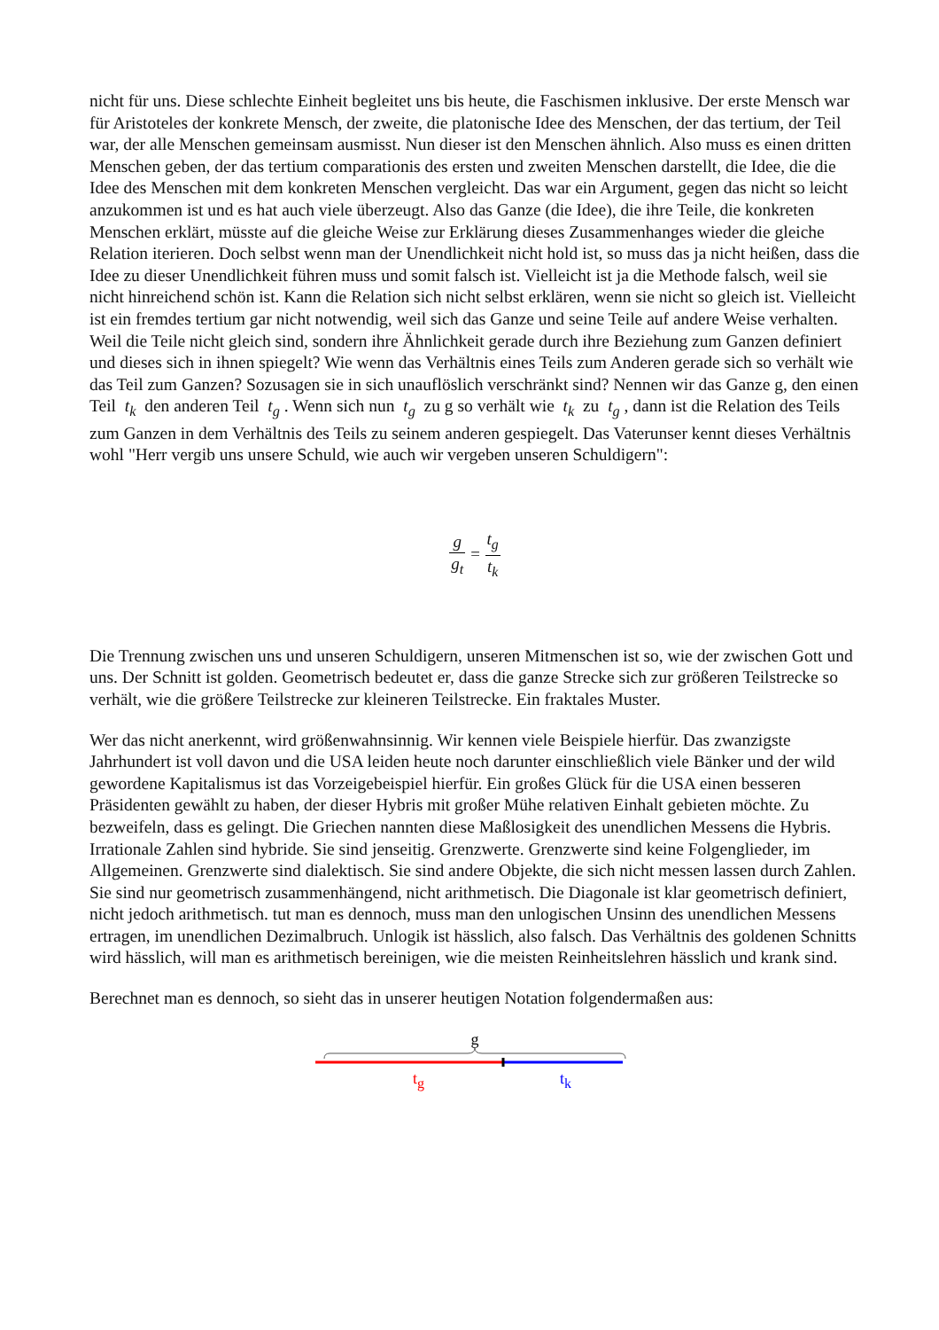nicht für uns. Diese schlechte Einheit begleitet uns bis heute, die Faschismen inklusive. Der erste Mensch war für Aristoteles der konkrete Mensch, der zweite, die platonische Idee des Menschen, der das tertium, der Teil war, der alle Menschen gemeinsam ausmisst. Nun dieser ist den Menschen ähnlich. Also muss es einen dritten Menschen geben, der das tertium comparationis des ersten und zweiten Menschen darstellt, die Idee, die die Idee des Menschen mit dem konkreten Menschen vergleicht. Das war ein Argument, gegen das nicht so leicht anzukommen ist und es hat auch viele überzeugt. Also das Ganze (die Idee), die ihre Teile, die konkreten Menschen erklärt, müsste auf die gleiche Weise zur Erklärung dieses Zusammenhanges wieder die gleiche Relation iterieren. Doch selbst wenn man der Unendlichkeit nicht hold ist, so muss das ja nicht heißen, dass die Idee zu dieser Unendlichkeit führen muss und somit falsch ist. Vielleicht ist ja die Methode falsch, weil sie nicht hinreichend schön ist. Kann die Relation sich nicht selbst erklären, wenn sie nicht so gleich ist. Vielleicht ist ein fremdes tertium gar nicht notwendig, weil sich das Ganze und seine Teile auf andere Weise verhalten. Weil die Teile nicht gleich sind, sondern ihre Ähnlichkeit gerade durch ihre Beziehung zum Ganzen definiert und dieses sich in ihnen spiegelt? Wie wenn das Verhältnis eines Teils zum Anderen gerade sich so verhält wie das Teil zum Ganzen? Sozusagen sie in sich unauflöslich verschränkt sind? Nennen wir das Ganze g, den einen Teil t<sub>k</sub> den anderen Teil t<sub>g</sub> . Wenn sich nun t<sub>g</sub> zu g so verhält wie t<sub>k</sub> zu t<sub>g</sub> , dann ist die Relation des Teils zum Ganzen in dem Verhältnis des Teils zu seinem anderen gespiegelt. Das Vaterunser kennt dieses Verhältnis wohl "Herr vergib uns unsere Schuld, wie auch wir vergeben unseren Schuldigern":
g g<sub>t</sub> = t<sub>g</sub> t<sub>k</sub>
Die Trennung zwischen uns und unseren Schuldigern, unseren Mitmenschen ist so, wie der zwischen Gott und uns. Der Schnitt ist golden. Geometrisch bedeutet er, dass die ganze Strecke sich zur größeren Teilstrecke so verhält, wie die größere Teilstrecke zur kleineren Teilstrecke. Ein fraktales Muster.
Wer das nicht anerkennt, wird größenwahnsinnig. Wir kennen viele Beispiele hierfür. Das zwanzigste Jahrhundert ist voll davon und die USA leiden heute noch darunter einschließlich viele Bänker und der wild gewordene Kapitalismus ist das Vorzeigebeispiel hierfür. Ein großes Glück für die USA einen besseren Präsidenten gewählt zu haben, der dieser Hybris mit großer Mühe relativen Einhalt gebieten möchte. Zu bezweifeln, dass es gelingt. Die Griechen nannten diese Maßlosigkeit des unendlichen Messens die Hybris. Irrationale Zahlen sind hybride. Sie sind jenseitig. Grenzwerte. Grenzwerte sind keine Folgenglieder, im Allgemeinen. Grenzwerte sind dialektisch. Sie sind andere Objekte, die sich nicht messen lassen durch Zahlen. Sie sind nur geometrisch zusammenhängend, nicht arithmetisch. Die Diagonale ist klar geometrisch definiert, nicht jedoch arithmetisch. tut man es dennoch, muss man den unlogischen Unsinn des unendlichen Messens ertragen, im unendlichen Dezimalbruch. Unlogik ist hässlich, also falsch. Das Verhältnis des goldenen Schnitts wird hässlich, will man es arithmetisch bereinigen, wie die meisten Reinheitslehren hässlich und krank sind.
Berechnet man es dennoch, so sieht das in unserer heutigen Notation folgendermaßen aus:
g
tg
tk